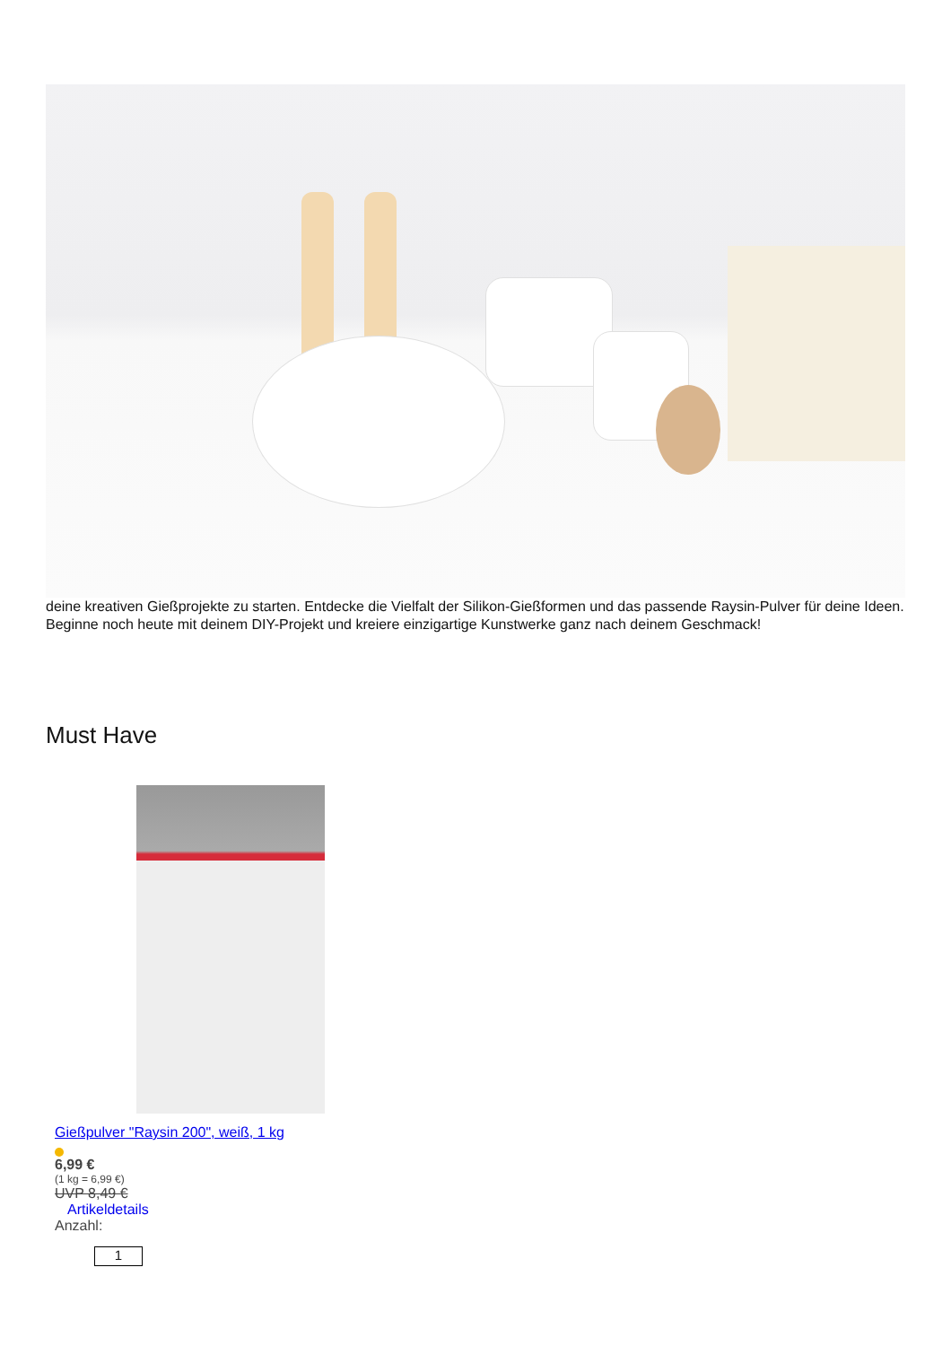deine kreativen Gießprojekte zu starten. Entdecke die Vielfalt der Silikon-Gießformen und das passende Raysin-Pulver für deine Ideen. Beginne noch heute mit deinem DIY-Projekt und kreiere einzigartige Kunstwerke ganz nach deinem Geschmack!
Must Have
Gießpulver "Raysin 200", weiß, 1 kg
6,99 €
(1 kg = 6,99 €)
UVP 8,49 €
Artikeldetails
Anzahl:
1